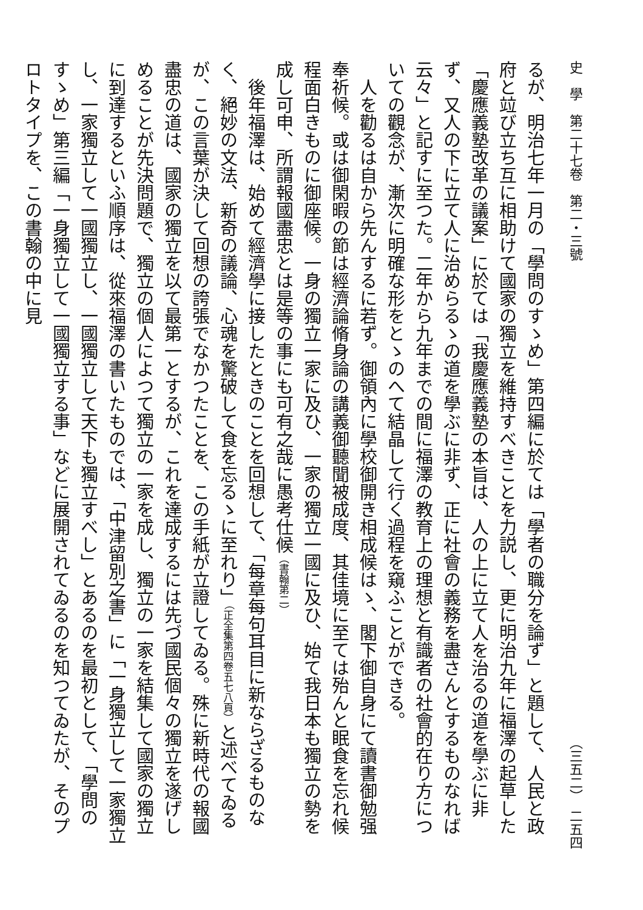史　學　第二十七卷　第二・三號 （三五二）　二五四
るが、明治七年一月の「學問のすゝめ」第四編に於ては「學者の職分を論ず」と題して、人民と政府と竝び立ち互に相助けて國家の獨立を維持すべきことを力説し、更に明治九年に福澤の起草した「慶應義塾改革の議案」に於ては「我慶應義塾の本旨は、人の上に立て人を治るの道を學ぶに非ず、又人の下に立て人に治めらるゝの道を學ぶに非ず、正に社會の義務を盡さんとするものなれば云々」と記すに至つた。二年から九年までの間に福澤の教育上の理想と有識者の社會的在り方についての觀念が、漸次に明確な形をとゝのへて結晶して行く過程を窺ふことができる。
人を勸るは自から先んするに若ず。御領內に學校御開き相成候はゝ、閣下御自身にて讀書御勉强奉祈候。或は御閑暇の節は經濟論脩身論の講義御聽聞被成度、其佳境に至ては殆んと眠食を忘れ候程面白きものに御座候。一身の獨立一家に及ひ、一家の獨立一國に及ひ、始て我日本も獨立の勢を成し可申、所謂報國盡忠とは是等の事にも可有之哉に愚考仕候（書翰第二）
後年福澤は、始めて經濟學に接したときのことを回想して、「每章每句耳目に新ならざるものなく、絕妙の文法、新奇の議論、心魂を驚破して食を忘るゝに至れり」（正全集第四卷五七八頁）と述べてゐるが、この言葉が決して回想の誇張でなかつたことを、この手紙が立證してゐる。殊に新時代の報國盡忠の道は、國家の獨立を以て最第一とするが、これを達成するには先づ國民個々の獨立を遂げしめることが先決問題で、獨立の個人によつて獨立の一家を成し、獨立の一家を結集して國家の獨立に到達するといふ順序は、從來福澤の書いたものでは、「中津留別之書」に「一身獨立して一家獨立し、一家獨立して一國獨立し、一國獨立して天下も獨立すべし」とあるのを最初として、「學問のすゝめ」第三編「一身獨立して一國獨立する事」などに展開されてゐるのを知つてゐたが、そのプロトタイプを、この書翰の中に見